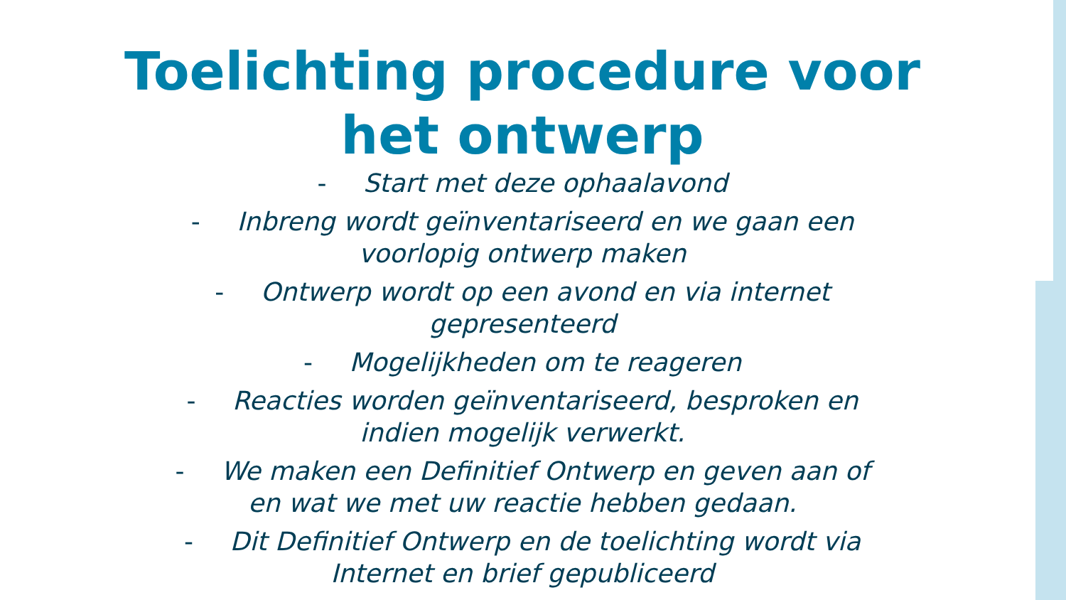Toelichting procedure voor
het ontwerp
- Start met deze ophaalavond
- Inbreng wordt geïnventariseerd en we gaan een
voorlopig ontwerp maken
- Ontwerp wordt op een avond en via internet
gepresenteerd
- Mogelijkheden om te reageren
- Reacties worden geïnventariseerd, besproken en
indien mogelijk verwerkt.
- We maken een Definitief Ontwerp en geven aan of
en wat we met uw reactie hebben gedaan.
- Dit Definitief Ontwerp en de toelichting wordt via
Internet en brief gepubliceerd